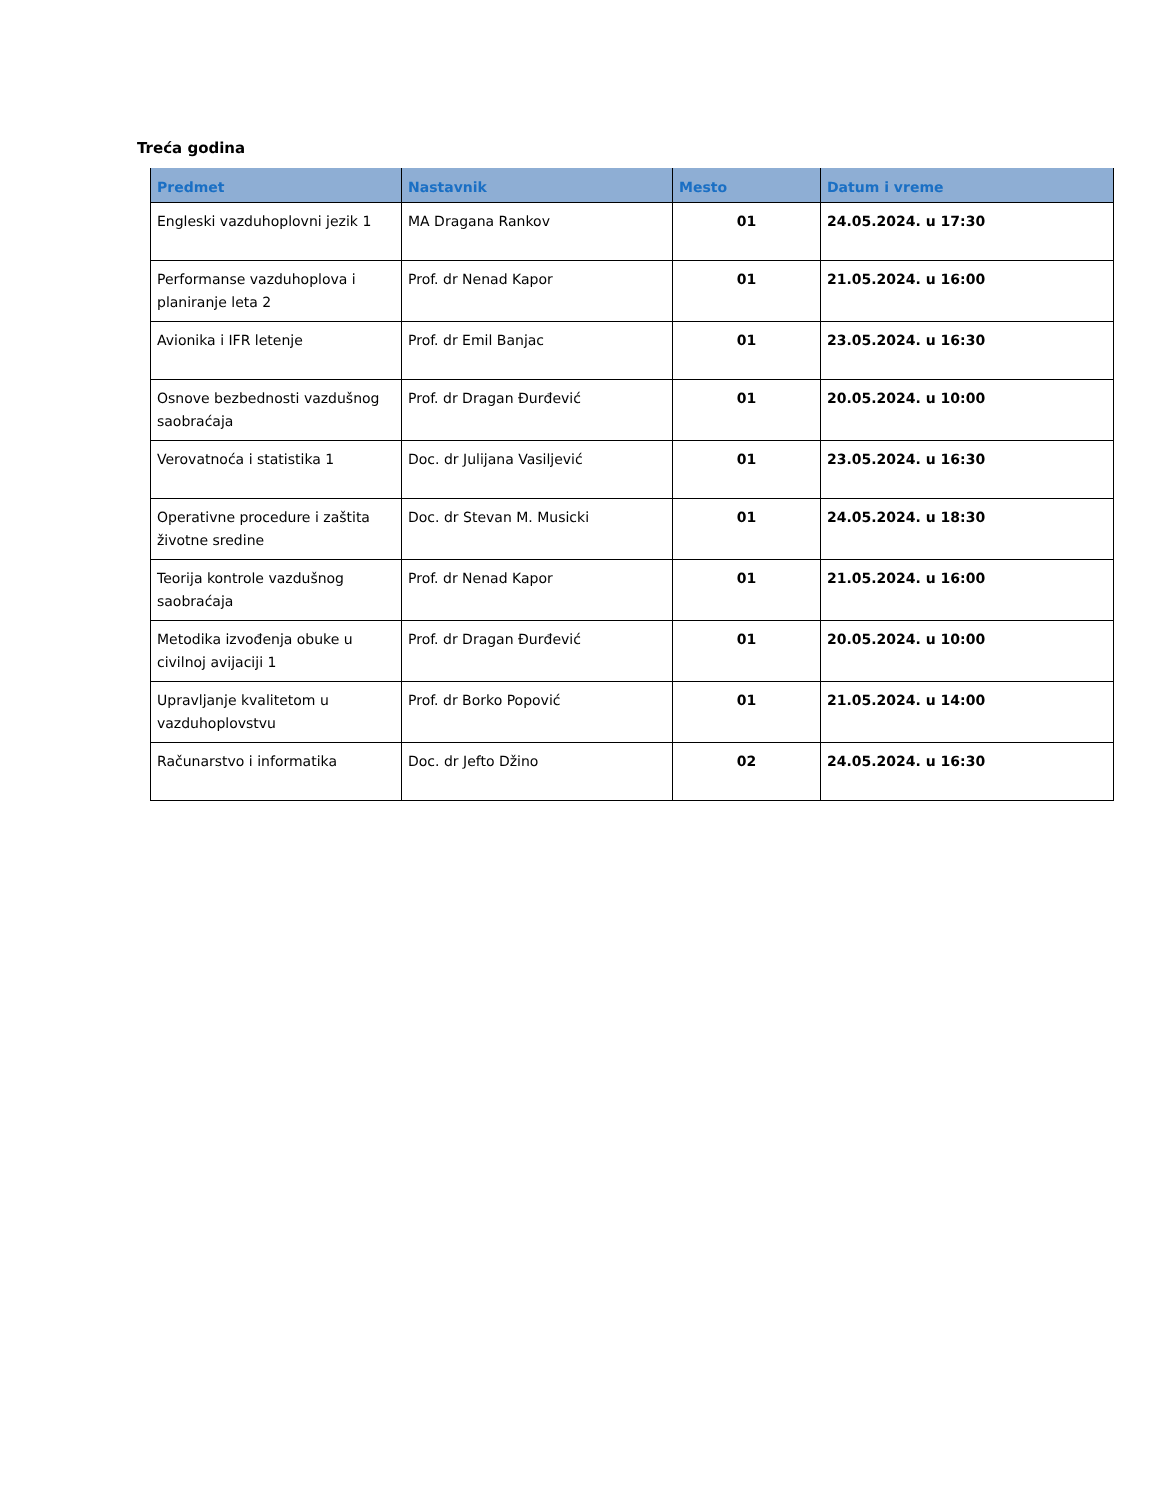Treća godina
| Predmet | Nastavnik | Mesto | Datum i vreme |
| --- | --- | --- | --- |
| Engleski vazduhoplovni jezik 1 | MA Dragana Rankov | 01 | 24.05.2024. u 17:30 |
| Performanse vazduhoplova i planiranje leta 2 | Prof. dr Nenad Kapor | 01 | 21.05.2024. u 16:00 |
| Avionika i IFR letenje | Prof. dr Emil Banjac | 01 | 23.05.2024. u 16:30 |
| Osnove bezbednosti vazdušnog saobraćaja | Prof. dr Dragan Đurđević | 01 | 20.05.2024. u 10:00 |
| Verovatnoća i statistika 1 | Doc. dr Julijana Vasiljević | 01 | 23.05.2024. u 16:30 |
| Operativne procedure i zaštita životne sredine | Doc. dr Stevan M. Musicki | 01 | 24.05.2024. u 18:30 |
| Teorija kontrole vazdušnog saobraćaja | Prof. dr Nenad Kapor | 01 | 21.05.2024. u 16:00 |
| Metodika izvođenja obuke u civilnoj avijaciji 1 | Prof. dr Dragan Đurđević | 01 | 20.05.2024. u 10:00 |
| Upravljanje kvalitetom u vazduhoplovstvu | Prof. dr Borko Popović | 01 | 21.05.2024. u 14:00 |
| Računarstvo i informatika | Doc. dr Jefto Džino | 02 | 24.05.2024. u 16:30 |